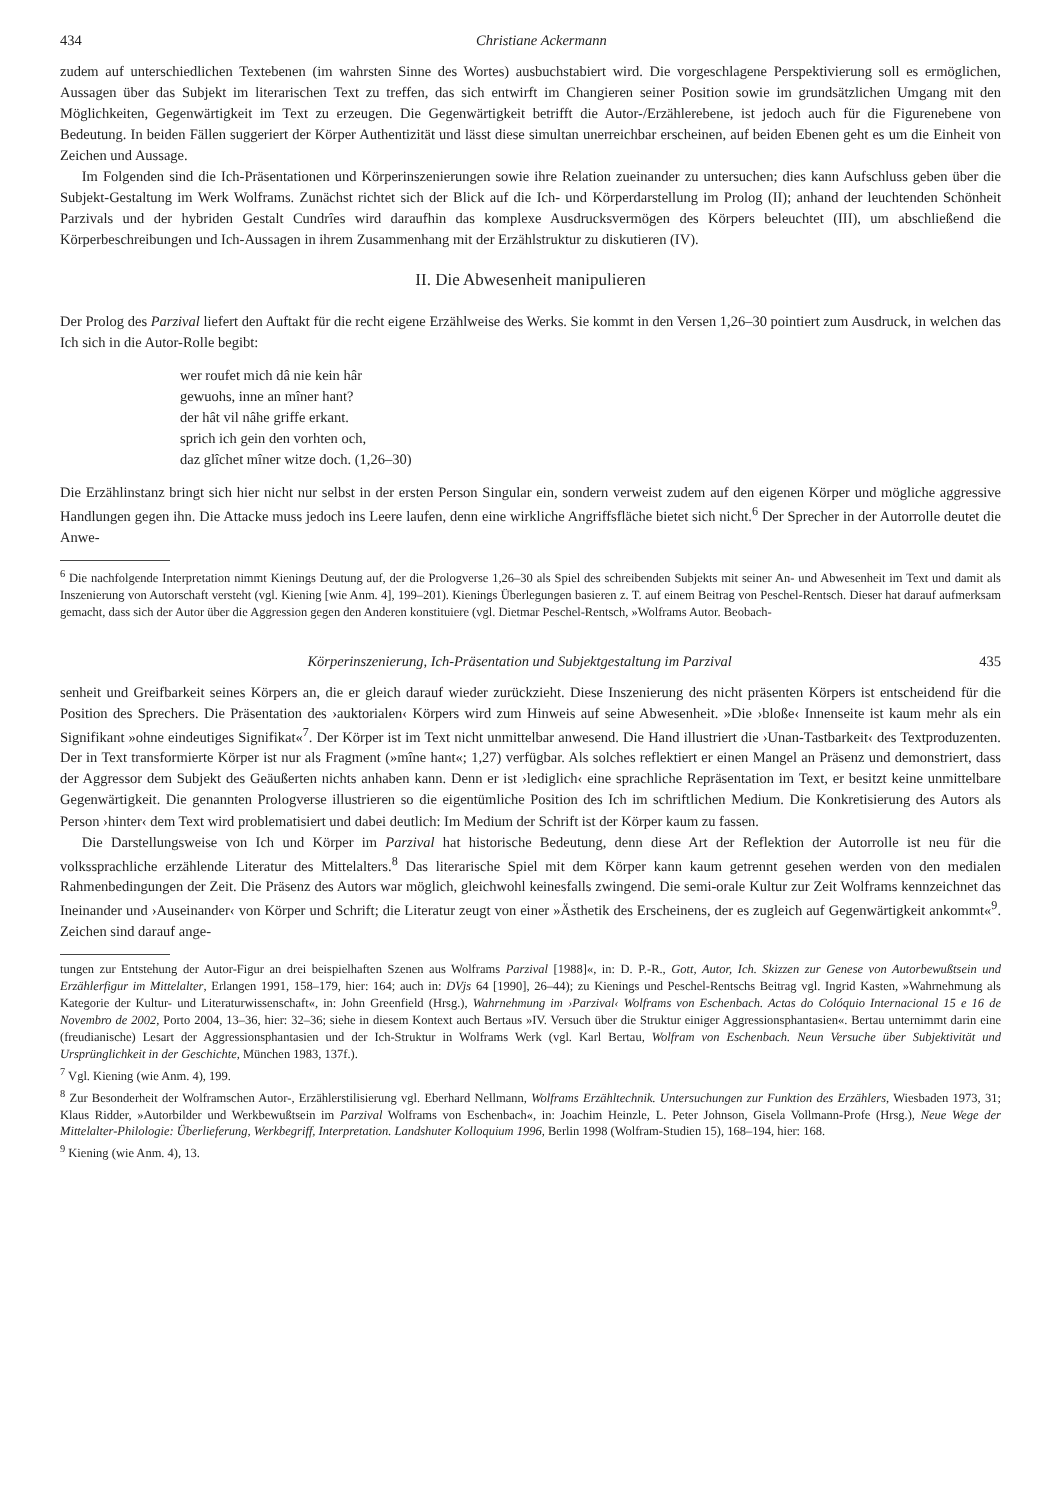434 Christiane Ackermann
zudem auf unterschiedlichen Textebenen (im wahrsten Sinne des Wortes) ausbuchstabiert wird. Die vorgeschlagene Perspektivierung soll es ermöglichen, Aussagen über das Subjekt im literarischen Text zu treffen, das sich entwirft im Changieren seiner Position sowie im grundsätzlichen Umgang mit den Möglichkeiten, Gegenwärtigkeit im Text zu erzeugen. Die Gegenwärtigkeit betrifft die Autor-/Erzählerebene, ist jedoch auch für die Figurenebene von Bedeutung. In beiden Fällen suggeriert der Körper Authentizität und lässt diese simultan unerreichbar erscheinen, auf beiden Ebenen geht es um die Einheit von Zeichen und Aussage.
Im Folgenden sind die Ich-Präsentationen und Körperinszenierungen sowie ihre Relation zueinander zu untersuchen; dies kann Aufschluss geben über die Subjekt-Gestaltung im Werk Wolframs. Zunächst richtet sich der Blick auf die Ich- und Körperdarstellung im Prolog (II); anhand der leuchtenden Schönheit Parzivals und der hybriden Gestalt Cundrîes wird daraufhin das komplexe Ausdrucksvermögen des Körpers beleuchtet (III), um abschließend die Körperbeschreibungen und Ich-Aussagen in ihrem Zusammenhang mit der Erzählstruktur zu diskutieren (IV).
II. Die Abwesenheit manipulieren
Der Prolog des Parzival liefert den Auftakt für die recht eigene Erzählweise des Werks. Sie kommt in den Versen 1,26–30 pointiert zum Ausdruck, in welchen das Ich sich in die Autor-Rolle begibt:
wer roufet mich dâ nie kein hâr
gewuohs, inne an mîner hant?
der hât vil nâhe griffe erkant.
sprich ich gein den vorhten och,
daz glîchet mîner witze doch. (1,26–30)
Die Erzählinstanz bringt sich hier nicht nur selbst in der ersten Person Singular ein, sondern verweist zudem auf den eigenen Körper und mögliche aggressive Handlungen gegen ihn. Die Attacke muss jedoch ins Leere laufen, denn eine wirkliche Angriffsfläche bietet sich nicht.<sup>6</sup> Der Sprecher in der Autorrolle deutet die Anwe-
<sup>6</sup> Die nachfolgende Interpretation nimmt Kienings Deutung auf, der die Prologverse 1,26–30 als Spiel des schreibenden Subjekts mit seiner An- und Abwesenheit im Text und damit als Inszenierung von Autorschaft versteht (vgl. Kiening [wie Anm. 4], 199–201). Kienings Überlegungen basieren z. T. auf einem Beitrag von Peschel-Rentsch. Dieser hat darauf aufmerksam gemacht, dass sich der Autor über die Aggression gegen den Anderen konstituiere (vgl. Dietmar Peschel-Rentsch, »Wolframs Autor. Beobach-
Körperinszenierung, Ich-Präsentation und Subjektgestaltung im Parzival 435
senheit und Greifbarkeit seines Körpers an, die er gleich darauf wieder zurückzieht. Diese Inszenierung des nicht präsenten Körpers ist entscheidend für die Position des Sprechers. Die Präsentation des ›auktorialen‹ Körpers wird zum Hinweis auf seine Abwesenheit. »Die ›bloße‹ Innenseite ist kaum mehr als ein Signifikant »ohne eindeutiges Signifikat«<sup>7</sup>. Der Körper ist im Text nicht unmittelbar anwesend. Die Hand illustriert die ›Unan-Tastbarkeit‹ des Textproduzenten. Der in Text transformierte Körper ist nur als Fragment (»mîne hant«; 1,27) verfügbar. Als solches reflektiert er einen Mangel an Präsenz und demonstriert, dass der Aggressor dem Subjekt des Geäußerten nichts anhaben kann. Denn er ist ›lediglich‹ eine sprachliche Repräsentation im Text, er besitzt keine unmittelbare Gegenwärtigkeit. Die genannten Prologverse illustrieren so die eigentümliche Position des Ich im schriftlichen Medium. Die Konkretisierung des Autors als Person ›hinter‹ dem Text wird problematisiert und dabei deutlich: Im Medium der Schrift ist der Körper kaum zu fassen.
Die Darstellungsweise von Ich und Körper im Parzival hat historische Bedeutung, denn diese Art der Reflektion der Autorrolle ist neu für die volkssprachliche erzählende Literatur des Mittelalters.<sup>8</sup> Das literarische Spiel mit dem Körper kann kaum getrennt gesehen werden von den medialen Rahmenbedingungen der Zeit. Die Präsenz des Autors war möglich, gleichwohl keinesfalls zwingend. Die semi-orale Kultur zur Zeit Wolframs kennzeichnet das Ineinander und ›Auseinander‹ von Körper und Schrift; die Literatur zeugt von einer »Ästhetik des Erscheinens, der es zugleich auf Gegenwärtigkeit ankommt«<sup>9</sup>. Zeichen sind darauf ange-
tungen zur Entstehung der Autor-Figur an drei beispielhaften Szenen aus Wolframs Parzival [1988]«, in: D. P.-R., Gott, Autor, Ich. Skizzen zur Genese von Autorbewußtsein und Erzählerfigur im Mittelalter, Erlangen 1991, 158–179, hier: 164; auch in: DVjs 64 [1990], 26–44); zu Kienings und Peschel-Rentschs Beitrag vgl. Ingrid Kasten, »Wahrnehmung als Kategorie der Kultur- und Literaturwissenschaft«, in: John Greenfield (Hrsg.), Wahrnehmung im ›Parzival‹ Wolframs von Eschenbach. Actas do Colóquio Internacional 15 e 16 de Novembro de 2002, Porto 2004, 13–36, hier: 32–36; siehe in diesem Kontext auch Bertaus »IV. Versuch über die Struktur einiger Aggressionsphantasien«. Bertau unternimmt darin eine (freudianische) Lesart der Aggressionsphantasien und der Ich-Struktur in Wolframs Werk (vgl. Karl Bertau, Wolfram von Eschenbach. Neun Versuche über Subjektivität und Ursprünglichkeit in der Geschichte, München 1983, 137f.).
<sup>7</sup> Vgl. Kiening (wie Anm. 4), 199.
<sup>8</sup> Zur Besonderheit der Wolframschen Autor-, Erzählerstilisierung vgl. Eberhard Nellmann, Wolframs Erzähltechnik. Untersuchungen zur Funktion des Erzählers, Wiesbaden 1973, 31; Klaus Ridder, »Autorbilder und Werkbewußtsein im Parzival Wolframs von Eschenbach«, in: Joachim Heinzle, L. Peter Johnson, Gisela Vollmann-Profe (Hrsg.), Neue Wege der Mittelalter-Philologie: Überlieferung, Werkbegriff, Interpretation. Landshuter Kolloquium 1996, Berlin 1998 (Wolfram-Studien 15), 168–194, hier: 168.
<sup>9</sup> Kiening (wie Anm. 4), 13.